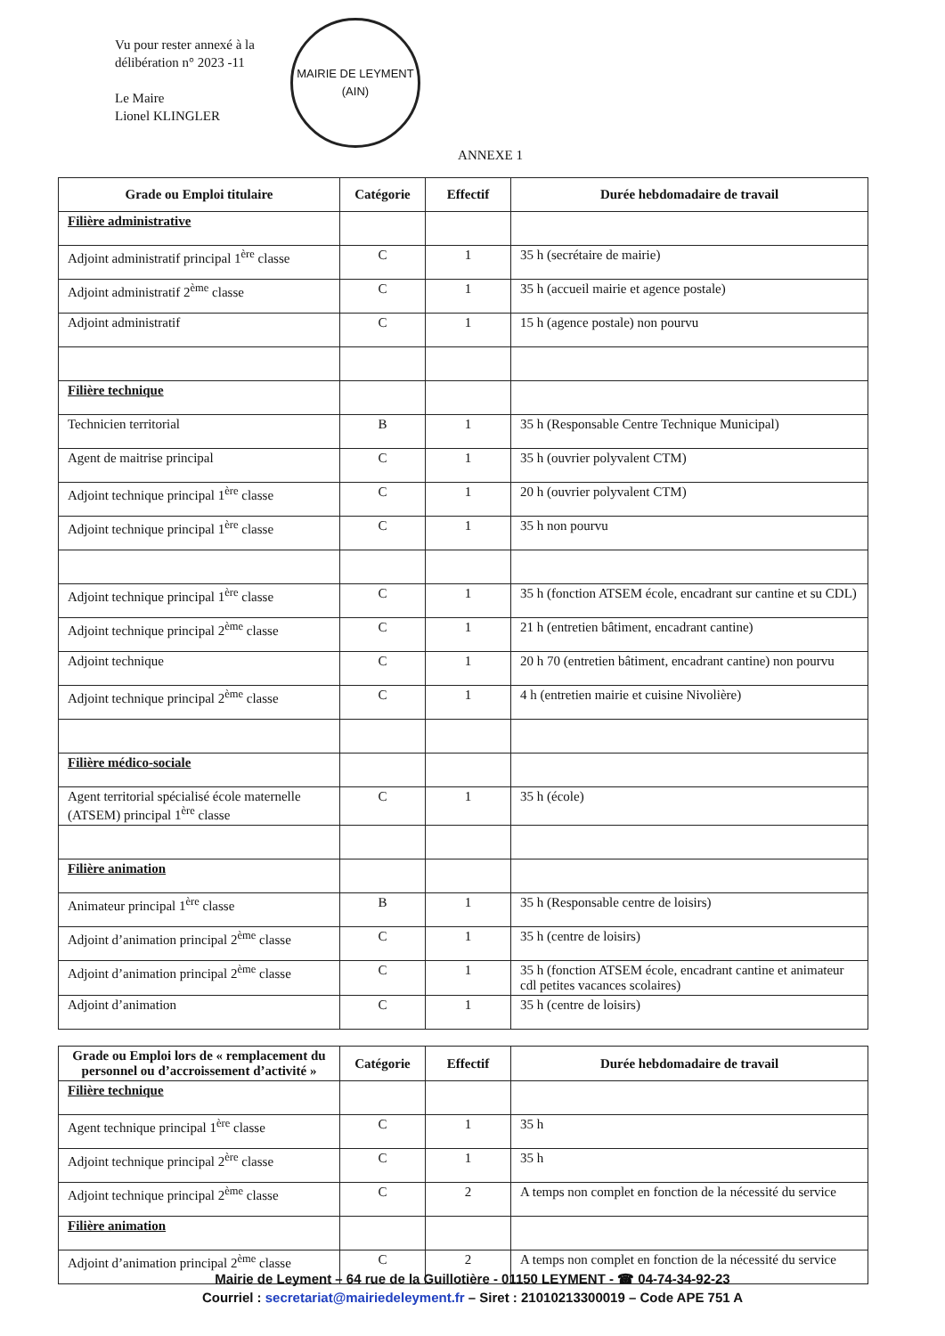Vu pour rester annexé à la
délibération n° 2023 -11
Le Maire
Lionel KLINGLER
MAIRIE DE LEYMENT
(AIN)
ANNEXE 1
| Grade ou Emploi titulaire | Catégorie | Effectif | Durée hebdomadaire de travail |
| --- | --- | --- | --- |
| Filière administrative | | | |
| Adjoint administratif principal 1<sup>ère</sup> classe | C | 1 | 35 h (secrétaire de mairie) |
| Adjoint administratif 2<sup>ème</sup> classe | C | 1 | 35 h (accueil mairie et agence postale) |
| Adjoint administratif | C | 1 | 15 h (agence postale) non pourvu |
| Filière technique | | | |
| Technicien territorial | B | 1 | 35 h (Responsable Centre Technique Municipal) |
| Agent de maitrise principal | C | 1 | 35 h (ouvrier polyvalent CTM) |
| Adjoint technique principal 1<sup>ère</sup> classe | C | 1 | 20 h (ouvrier polyvalent CTM) |
| Adjoint technique principal 1<sup>ère</sup> classe | C | 1 | 35 h non pourvu |
| Adjoint technique principal 1<sup>ère</sup> classe | C | 1 | 35 h (fonction ATSEM école, encadrant sur cantine et su CDL) |
| Adjoint technique principal 2<sup>ème</sup> classe | C | 1 | 21 h (entretien bâtiment, encadrant cantine) |
| Adjoint technique | C | 1 | 20 h 70 (entretien bâtiment, encadrant cantine) non pourvu |
| Adjoint technique principal 2<sup>ème</sup> classe | C | 1 | 4 h (entretien mairie et cuisine Nivolière) |
| Filière médico-sociale | | | |
| Agent territorial spécialisé école maternelle (ATSEM) principal 1<sup>ère</sup> classe | C | 1 | 35 h (école) |
| Filière animation | | | |
| Animateur principal 1<sup>ère</sup> classe | B | 1 | 35 h (Responsable centre de loisirs) |
| Adjoint d’animation principal 2<sup>ème</sup> classe | C | 1 | 35 h (centre de loisirs) |
| Adjoint d’animation principal 2<sup>ème</sup> classe | C | 1 | 35 h (fonction ATSEM école, encadrant cantine et animateur cdl petites vacances scolaires) |
| Adjoint d’animation | C | 1 | 35 h (centre de loisirs) |
| Grade ou Emploi lors de « remplacement du personnel ou d’accroissement d’activité » | Catégorie | Effectif | Durée hebdomadaire de travail |
| --- | --- | --- | --- |
| Filière technique | | | |
| Agent technique principal 1<sup>ère</sup> classe | C | 1 | 35 h |
| Adjoint technique principal 2<sup>ère</sup> classe | C | 1 | 35 h |
| Adjoint technique principal 2<sup>ème</sup> classe | C | 2 | A temps non complet en fonction de la nécessité du service |
| Filière animation | | | |
| Adjoint d’animation principal 2<sup>ème</sup> classe | C | 2 | A temps non complet en fonction de la nécessité du service |
Mairie de Leyment – 64 rue de la Guillotière - 01150 LEYMENT - ☎ 04-74-34-92-23
Courriel : secretariat@mairiedeleyment.fr – Siret : 21010213300019 – Code APE 751 A